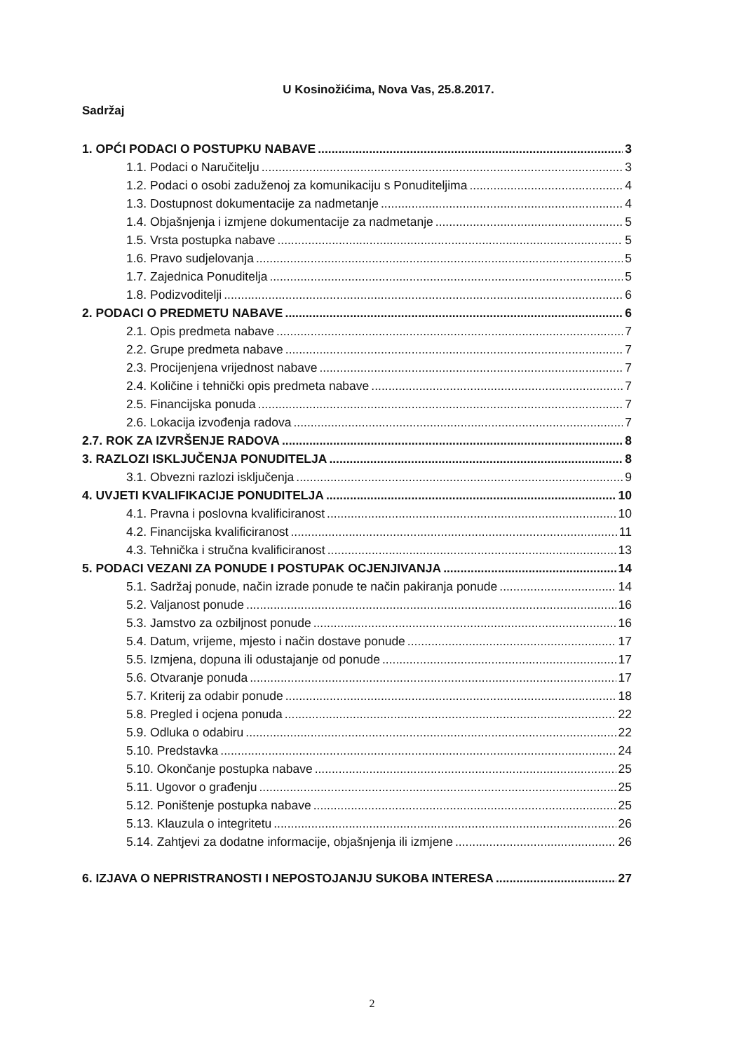U Kosinožićima, Nova Vas, 25.8.2017.
Sadržaj
1. OPĆI PODACI O POSTUPKU NABAVE 3
1.1. Podaci o Naručitelju 3
1.2. Podaci o osobi zaduženoj za komunikaciju s Ponuditeljima 4
1.3. Dostupnost dokumentacije za nadmetanje 4
1.4. Objašnjenja i izmjene dokumentacije za nadmetanje 5
1.5. Vrsta postupka nabave 5
1.6. Pravo sudjelovanja 5
1.7. Zajednica Ponuditelja 5
1.8. Podizvoditelji 6
2. PODACI O PREDMETU NABAVE 6
2.1. Opis predmeta nabave 7
2.2. Grupe predmeta nabave 7
2.3. Procijenjena vrijednost nabave 7
2.4. Količine i tehnički opis predmeta nabave 7
2.5. Financijska ponuda 7
2.6. Lokacija izvođenja radova 7
2.7. ROK ZA IZVRŠENJE RADOVA 8
3. RAZLOZI ISKLJUČENJA PONUDITELJA 8
3.1. Obvezni razlozi isključenja 9
4. UVJETI KVALIFIKACIJE PONUDITELJA 10
4.1. Pravna i poslovna kvalificiranost 10
4.2. Financijska kvalificiranost 11
4.3. Tehnička i stručna kvalificiranost 13
5. PODACI VEZANI ZA PONUDE I POSTUPAK OCJENJIVANJA 14
5.1. Sadržaj ponude, način izrade ponude te način pakiranja ponude 14
5.2. Valjanost ponude 16
5.3. Jamstvo za ozbiljnost ponude 16
5.4. Datum, vrijeme, mjesto i način dostave ponude 17
5.5. Izmjena, dopuna ili odustajanje od ponude 17
5.6. Otvaranje ponuda 17
5.7. Kriterij za odabir ponude 18
5.8. Pregled i ocjena ponuda 22
5.9. Odluka o odabiru 22
5.10. Predstavka 24
5.10. Okončanje postupka nabave 25
5.11. Ugovor o građenju 25
5.12. Poništenje postupka nabave 25
5.13. Klauzula o integritetu 26
5.14. Zahtjevi za dodatne informacije, objašnjenja ili izmjene 26
6. IZJAVA O NEPRISTRANOSTI I NEPOSTOJANJU SUKOBA INTERESA 27
2